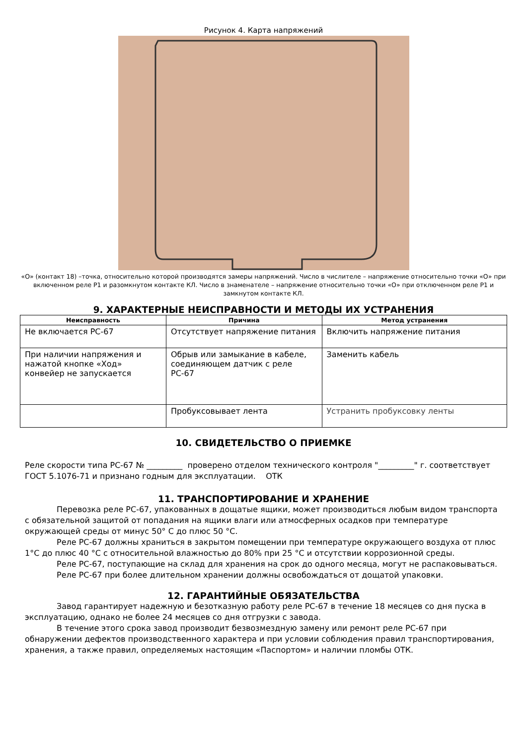Рисунок 4. Карта напряжений
«О» (контакт 18) –точка, относительно которой производятся замеры напряжений. Число в числителе – напряжение относительно точки «О» при включенном реле Р1 и разомкнутом контакте КЛ. Число в знаменателе – напряжение относительно точки «О» при отключенном реле Р1 и замкнутом контакте КЛ.
9. ХАРАКТЕРНЫЕ НЕИСПРАВНОСТИ И МЕТОДЫ ИХ УСТРАНЕНИЯ
| Неисправность | Причина | Метод устранения |
| --- | --- | --- |
| Не включается РС-67 | Отсутствует напряжение питания | Включить напряжение питания |
| При наличии напряжения и нажатой кнопке «Ход» конвейер не запускается | Обрыв или замыкание в кабеле, соединяющем датчик с реле РС-67 | Заменить кабель |
| | Пробуксовывает лента | Устранить пробуксовку ленты |
10. СВИДЕТЕЛЬСТВО О ПРИЕМКЕ
Реле скорости типа РС-67 № _________ проверено отделом технического контроля "_________" г. соответствует ГОСТ 5.1076-71 и признано годным для эксплуатации. ОТК
11. ТРАНСПОРТИРОВАНИЕ И ХРАНЕНИЕ
Перевозка реле РС-67, упакованных в дощатые ящики, может производиться любым видом транспорта с обязательной защитой от попадания на ящики влаги или атмосферных осадков при температуре окружающей среды от минус 50° С до плюс 50 °С.
Реле РС-67 должны храниться в закрытом помещении при температуре окружающего воздуха от плюс 1°С до плюс 40 °С с относительной влажностью до 80% при 25 °С и отсутствии коррозионной среды.
Реле РС-67, поступающие на склад для хранения на срок до одного месяца, могут не распаковываться.
Реле РС-67 при более длительном хранении должны освобождаться от дощатой упаковки.
12. ГАРАНТИЙНЫЕ ОБЯЗАТЕЛЬСТВА
Завод гарантирует надежную и безотказную работу реле РС-67 в течение 18 месяцев со дня пуска в эксплуатацию, однако не более 24 месяцев со дня отгрузки с завода.
В течение этого срока завод производит безвозмездную замену или ремонт реле РС-67 при обнаружении дефектов производственного характера и при условии соблюдения правил транспортирования, хранения, а также правил, определяемых настоящим «Паспортом» и наличии пломбы ОТК.